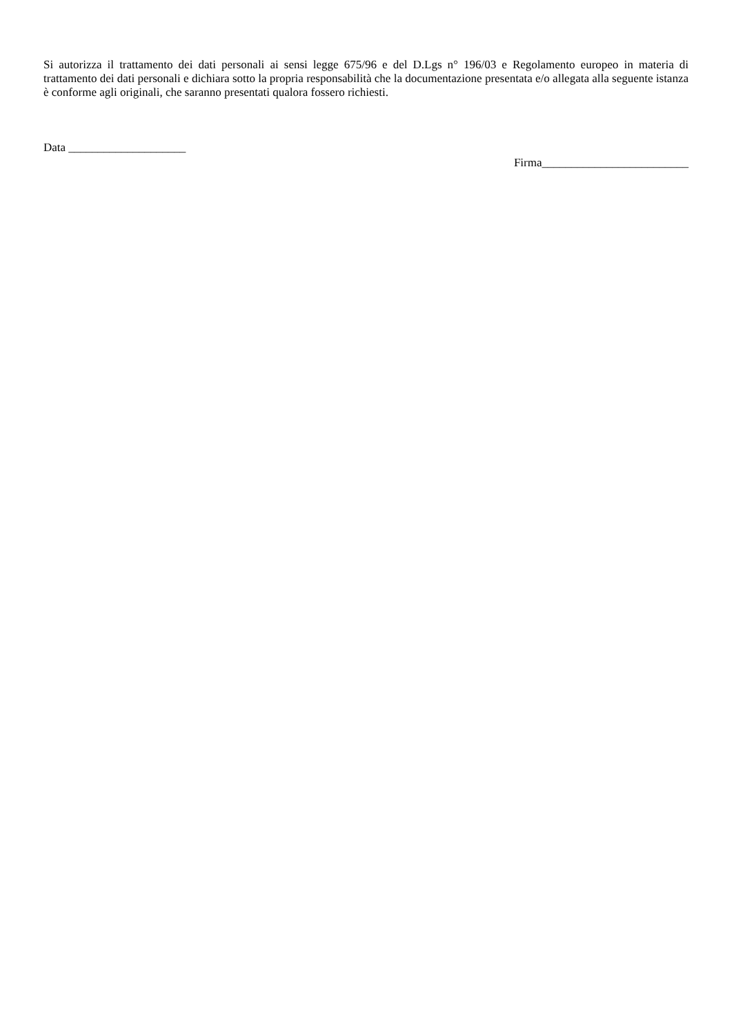Si autorizza il trattamento dei dati personali ai sensi legge 675/96 e del D.Lgs n° 196/03 e Regolamento europeo in materia di trattamento dei dati personali e dichiara sotto la propria responsabilità che la documentazione presentata e/o allegata alla seguente istanza è conforme agli originali, che saranno presentati qualora fossero richiesti.
Data ____________________
Firma_________________________